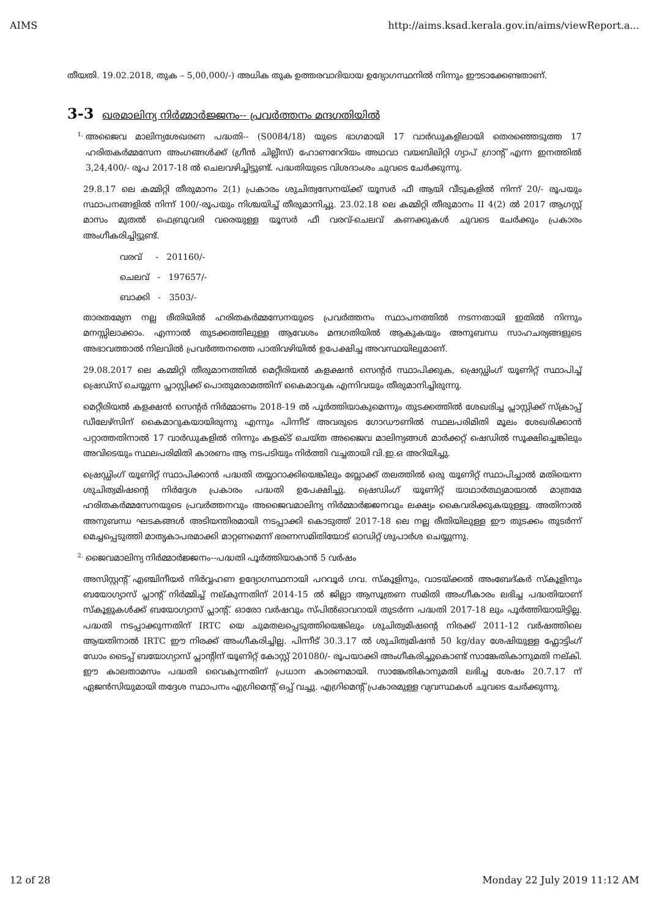AIMS http://aims.ksad.kerala.gov.in/aims/viewReport.a...
തീയതി. 19.02.2018, തുക – 5,00,000/-) അധിക തുക ഉത്തരവാദിയായ ഉദ്യോഗസ്ഥനിൽ നിന്നും ഈടാക്കേണ്ടതാണ്.
3-3 ഖരമാലിന്യ നിർമ്മാർജ്ജനം-- പ്രവർത്തനം മന്ദഗതിയിൽ
1.
അജൈവ മാലിന്യശേഖരണ പദ്ധതി-- (S0084/18) യുടെ ഭാഗമായി 17 വാർഡുകളിലായി തെരഞ്ഞെടുത്ത 17 ഹരിതകർമ്മസേന അംഗങ്ങൾക്ക് (ഗ്രീൻ ചില്ലീസ്) ഹോണറേറിയം അഥവാ വയബിലിറ്റി ഗ്യാപ് ഗ്രാന്റ് എന്ന ഇനത്തിൽ 3,24,400/- രൂപ 2017-18 ൽ ചെലവഴിച്ചിട്ടുണ്ട്. പദ്ധതിയുടെ വിശദാംശം ചുവടെ ചേർക്കുന്നു.
29.8.17 ലെ കമ്മിറ്റി തീരുമാനം 2(1) പ്രകാരം ശുചിത്വസേനയ്ക്ക് യൂസർ ഫീ ആയി വീടുകളിൽ നിന്ന് 20/- രൂപയും സ്ഥാപനങ്ങളിൽ നിന്ന് 100/-രൂപയും നിശ്ചയിച്ച് തീരുമാനിച്ചു. 23.02.18 ലെ കമ്മിറ്റി തീരുമാനം II 4(2) ൽ 2017 ആഗസ്റ്റ് മാസം മുതൽ ഫെബ്രുവരി വരെയുള്ള യൂസർ ഫീ വരവ്-ചെലവ് കണക്കുകൾ ചുവടെ ചേർക്കും പ്രകാരം അംഗീകരിച്ചിട്ടുണ്ട്.
വരവ് - 201160/-
ചെലവ് - 197657/-
ബാക്കി - 3503/-
താരതമ്യേന നല്ല രീതിയിൽ ഹരിതകർമ്മസേനയുടെ പ്രവർത്തനം സ്ഥാപനത്തിൽ നടന്നതായി ഇതിൽ നിന്നും മനസ്സിലാക്കാം. എന്നാൽ തുടക്കത്തിലുള്ള ആവേശം മന്ദഗതിയിൽ ആകുകയും അനുബന്ധ സാഹചര്യങ്ങളുടെ അഭാവത്താൽ നിലവിൽ പ്രവർത്തനത്തെ പാതിവഴിയിൽ ഉപേക്ഷിച്ച അവസ്ഥയിലുമാണ്.
29.08.2017 ലെ കമ്മിറ്റി തീരുമാനത്തിൽ മെറ്റീരിയൽ കളക്ഷൻ സെന്റർ സ്ഥാപിക്കുക, ഷ്രെഡ്ഡിംഗ് യൂണിറ്റ് സ്ഥാപിച്ച് ഷ്രെഡ്സ് ചെയ്യുന്ന പ്ലാസ്റ്റിക്ക് പൊതുമരാമത്തിന് കൈമാറുക എന്നിവയും തീരുമാനിച്ചിരുന്നു.
മെറ്റീരിയൽ കളക്ഷൻ സെന്റർ നിർമ്മാണം 2018-19 ൽ പൂർത്തിയാകുമെന്നും തുടക്കത്തിൽ ശേഖരിച്ച പ്ലാസ്റ്റിക്ക് സ്ക്രാപ്പ് ഡീലേഴ്സിന് കൈമാറുകയായിരുന്നു എന്നും പിന്നീട് അവരുടെ ഗോഡൗണിൽ സ്ഥലപരിമിതി മൂലം ശേഖരിക്കാൻ പറ്റാത്തതിനാൽ 17 വാർഡുകളിൽ നിന്നും കളക്ട് ചെയ്ത അജൈവ മാലിന്യങ്ങൾ മാർക്കറ്റ് ഷെഡിൽ സൂക്ഷിച്ചെങ്കിലും അവിടെയും സ്ഥലപരിമിതി കാരണം ആ നടപടിയും നിർത്തി വച്ചതായി വി.ഇ.ഒ അറിയിച്ചു.
ഷ്രെഡ്ഡിംഗ് യൂണിറ്റ് സ്ഥാപിക്കാൻ പദ്ധതി തയ്യാറാക്കിയെങ്കിലും ബ്ലോക്ക് തലത്തിൽ ഒരു യൂണിറ്റ് സ്ഥാപിച്ചാൽ മതിയെന്ന ശുചിത്വമിഷന്റെ നിർദ്ദേശ പ്രകാരം പദ്ധതി ഉപേക്ഷിച്ചു. ഷ്രെഡിംഗ് യൂണിറ്റ് യാഥാർത്ഥ്യമായാൽ മാത്രമേ ഹരിതകർമ്മസേനയുടെ പ്രവർത്തനവും അജൈവമാലിന്യ നിർമ്മാർജ്ജനവും ലക്ഷ്യം കൈവരിക്കുകയുള്ളൂ. അതിനാൽ അനുബന്ധ ഘടകങ്ങൾ അടിയന്തിരമായി നടപ്പാക്കി കൊടുത്ത് 2017-18 ലെ നല്ല രീതിയിലുള്ള ഈ തുടക്കം തുടർന്ന് മെച്ചപ്പെടുത്തി മാതൃകാപരമാക്കി മാറ്റണമെന്ന് ഭരണസമിതിയോട് ഓഡിറ്റ് ശുപാർശ ചെയ്യുന്നു.
2.
ജൈവമാലിന്യ നിർമ്മാർജ്ജനം--പദ്ധതി പൂർത്തിയാകാൻ 5 വർഷം
അസിസ്റ്റന്റ് എഞ്ചിനീയർ നിർവ്വഹണ ഉദ്യോഗസ്ഥനായി പറവൂർ ഗവ. സ്കൂളിനും, വാടയ്ക്കൽ അംബേദ്കർ സ്കൂളിനും ബയോഗ്യാസ് പ്ലാന്റ് നിർമ്മിച്ച് നല്കുന്നതിന് 2014-15 ൽ ജില്ലാ ആസൂത്രണ സമിതി അംഗീകാരം ലഭിച്ച പദ്ധതിയാണ് സ്കൂളുകൾക്ക് ബയോഗ്യാസ് പ്ലാന്റ്. ഓരോ വർഷവും സ്പിൽഓവറായി തുടർന്ന പദ്ധതി 2017-18 ലും പൂർത്തിയായിട്ടില്ല. പദ്ധതി നടപ്പാക്കുന്നതിന് IRTC യെ ചുമതലപ്പെടുത്തിയെങ്കിലും ശുചിത്വമിഷന്റെ നിരക്ക് 2011-12 വർഷത്തിലെ ആയതിനാൽ IRTC ഈ നിരക്ക് അംഗീകരിച്ചില്ല. പിന്നീട് 30.3.17 ൽ ശുചിത്വമിഷൻ 50 kg/day ശേഷിയുള്ള ഫ്ലോട്ടിംഗ് ഡോം ടൈപ്പ് ബയോഗ്യാസ് പ്ലാന്റിന് യൂണിറ്റ് കോസ്റ്റ് 201080/- രൂപയാക്കി അംഗീകരിച്ചുകൊണ്ട് സാങ്കേതികാനുമതി നല്കി. ഈ കാലതാമസം പദ്ധതി വൈകുന്നതിന് പ്രധാന കാരണമായി. സാങ്കേതികാനുമതി ലഭിച്ച ശേഷം 20.7.17 ന് ഏജൻസിയുമായി തദ്ദേശ സ്ഥാപനം എഗ്രിമെന്റ് ഒപ്പ് വച്ചു. എഗ്രിമെന്റ് പ്രകാരമുള്ള വ്യവസ്ഥകൾ ചുവടെ ചേർക്കുന്നു.
12 of 28 Monday 22 July 2019 11:12 AM